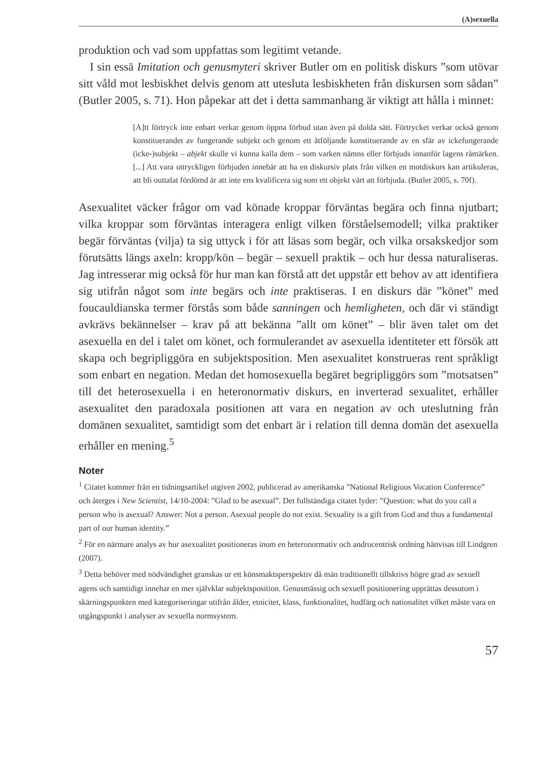(A)sexuella
produktion och vad som uppfattas som legitimt vetande.
I sin essä Imitation och genusmyteri skriver Butler om en politisk diskurs ”som utövar sitt våld mot lesbiskhet delvis genom att utesluta lesbiskheten från diskursen som sådan” (Butler 2005, s. 71). Hon påpekar att det i detta sammanhang är viktigt att hålla i minnet:
[A]tt förtryck inte enbart verkar genom öppna förbud utan även på dolda sätt. Förtrycket verkar också genom konstituerandet av fungerande subjekt och genom ett åtföljande konstituerande av en sfär av ickefungerande (icke-)subjekt – abjekt skulle vi kunna kalla dem – som varken nämns eller förbjuds innanför lagens råmärken. [...] Att vara uttryckligen förbjuden innebär att ha en diskursiv plats från vilken en motdiskurs kan artikuleras, att bli outtalat fördömd är att inte ens kvalificera sig som ett objekt värt att förbjuda. (Butler 2005, s. 70f).
Asexualitet väcker frågor om vad könade kroppar förväntas begära och finna njutbart; vilka kroppar som förväntas interagera enligt vilken förståelsemodell; vilka praktiker begär förväntas (vilja) ta sig uttyck i för att läsas som begär, och vilka orsakskedjor som förutsätts längs axeln: kropp/kön – begär – sexuell praktik – och hur dessa naturaliseras. Jag intresserar mig också för hur man kan förstå att det uppstår ett behov av att identifiera sig utifrån något som inte begärs och inte praktiseras. I en diskurs där ”könet” med foucauldianska termer förstås som både sanningen och hemligheten, och där vi ständigt avkrävs bekännelser – krav på att bekänna ”allt om könet” – blir även talet om det asexuella en del i talet om könet, och formulerandet av asexuella identiteter ett försök att skapa och begripliggöra en subjektsposition. Men asexualitet konstrueras rent språkligt som enbart en negation. Medan det homosexuella begäret begripliggörs som ”motsatsen” till det heterosexuella i en heteronormativ diskurs, en inverterad sexualitet, erhåller asexualitet den paradoxala positionen att vara en negation av och uteslutning från domänen sexualitet, samtidigt som det enbart är i relation till denna domän det asexuella erhåller en mening.<sup>5</sup>
Noter
<sup>1</sup> Citatet kommer från en tidningsartikel utgiven 2002, publicerad av amerikanska ”National Religious Vocation Conference” och återges i New Scientist, 14/10-2004: ”Glad to be asexual”. Det fullständiga citatet lyder: ”Question: what do you call a person who is asexual? Answer: Not a person. Asexual people do not exist. Sexuality is a gift from God and thus a fundamental part of our human identity.”
<sup>2</sup> För en närmare analys av hur asexualitet positioneras inom en heteronormativ och androcentrisk ordning hänvisas till Lindgren (2007).
<sup>3</sup> Detta behöver med nödvändighet granskas ur ett könsmaktsperspektiv då män traditionellt tillskrivs högre grad av sexuell agens och samtidigt innehar en mer självklar subjektsposition. Genusmässig och sexuell positionering upprättas dessutom i skärningspunkten med kategoriseringar utifrån ålder, etnicitet, klass, funktionalitet, hudfärg och nationalitet vilket måste vara en utgångspunkt i analyser av sexuella normsystem.
57